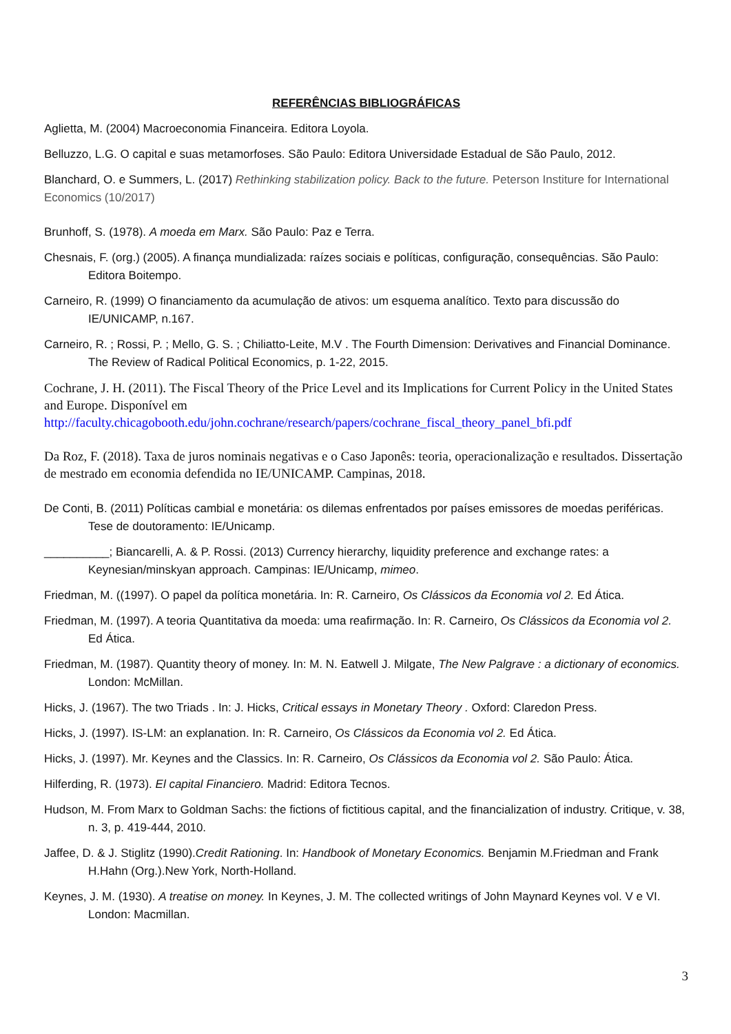REFERÊNCIAS BIBLIOGRÁFICAS
Aglietta, M. (2004) Macroeconomia Financeira. Editora Loyola.
Belluzzo, L.G. O capital e suas metamorfoses. São Paulo: Editora Universidade Estadual de São Paulo, 2012.
Blanchard, O. e Summers, L. (2017) Rethinking stabilization policy. Back to the future. Peterson Institure for International Economics (10/2017)
Brunhoff, S. (1978). A moeda em Marx. São Paulo: Paz e Terra.
Chesnais, F. (org.) (2005). A finança mundializada: raízes sociais e políticas, configuração, consequências. São Paulo: Editora Boitempo.
Carneiro, R. (1999) O financiamento da acumulação de ativos: um esquema analítico. Texto para discussão do IE/UNICAMP, n.167.
Carneiro, R. ; Rossi, P. ; Mello, G. S. ; Chiliatto-Leite, M.V . The Fourth Dimension: Derivatives and Financial Dominance. The Review of Radical Political Economics, p. 1-22, 2015.
Cochrane, J. H. (2011). The Fiscal Theory of the Price Level and its Implications for Current Policy in the United States and Europe. Disponível em http://faculty.chicagobooth.edu/john.cochrane/research/papers/cochrane_fiscal_theory_panel_bfi.pdf
Da Roz, F. (2018). Taxa de juros nominais negativas e o Caso Japonês: teoria, operacionalização e resultados. Dissertação de mestrado em economia defendida no IE/UNICAMP. Campinas, 2018.
De Conti, B. (2011) Políticas cambial e monetária: os dilemas enfrentados por países emissores de moedas periféricas. Tese de doutoramento: IE/Unicamp.
__________; Biancarelli, A. & P. Rossi. (2013) Currency hierarchy, liquidity preference and exchange rates: a Keynesian/minskyan approach. Campinas: IE/Unicamp, mimeo.
Friedman, M. ((1997). O papel da política monetária. In: R. Carneiro, Os Clássicos da Economia vol 2. Ed Ática.
Friedman, M. (1997). A teoria Quantitativa da moeda: uma reafirmação. In: R. Carneiro, Os Clássicos da Economia vol 2. Ed Ática.
Friedman, M. (1987). Quantity theory of money. In: M. N. Eatwell J. Milgate, The New Palgrave : a dictionary of economics. London: McMillan.
Hicks, J. (1967). The two Triads . In: J. Hicks, Critical essays in Monetary Theory . Oxford: Claredon Press.
Hicks, J. (1997). IS-LM: an explanation. In: R. Carneiro, Os Clássicos da Economia vol 2. Ed Ática.
Hicks, J. (1997). Mr. Keynes and the Classics. In: R. Carneiro, Os Clássicos da Economia vol 2. São Paulo: Ática.
Hilferding, R. (1973). El capital Financiero. Madrid: Editora Tecnos.
Hudson, M. From Marx to Goldman Sachs: the fictions of fictitious capital, and the financialization of industry. Critique, v. 38, n. 3, p. 419-444, 2010.
Jaffee, D. & J. Stiglitz (1990).Credit Rationing. In: Handbook of Monetary Economics. Benjamin M.Friedman and Frank H.Hahn (Org.).New York, North-Holland.
Keynes, J. M. (1930). A treatise on money. In Keynes, J. M. The collected writings of John Maynard Keynes vol. V e VI. London: Macmillan.
3